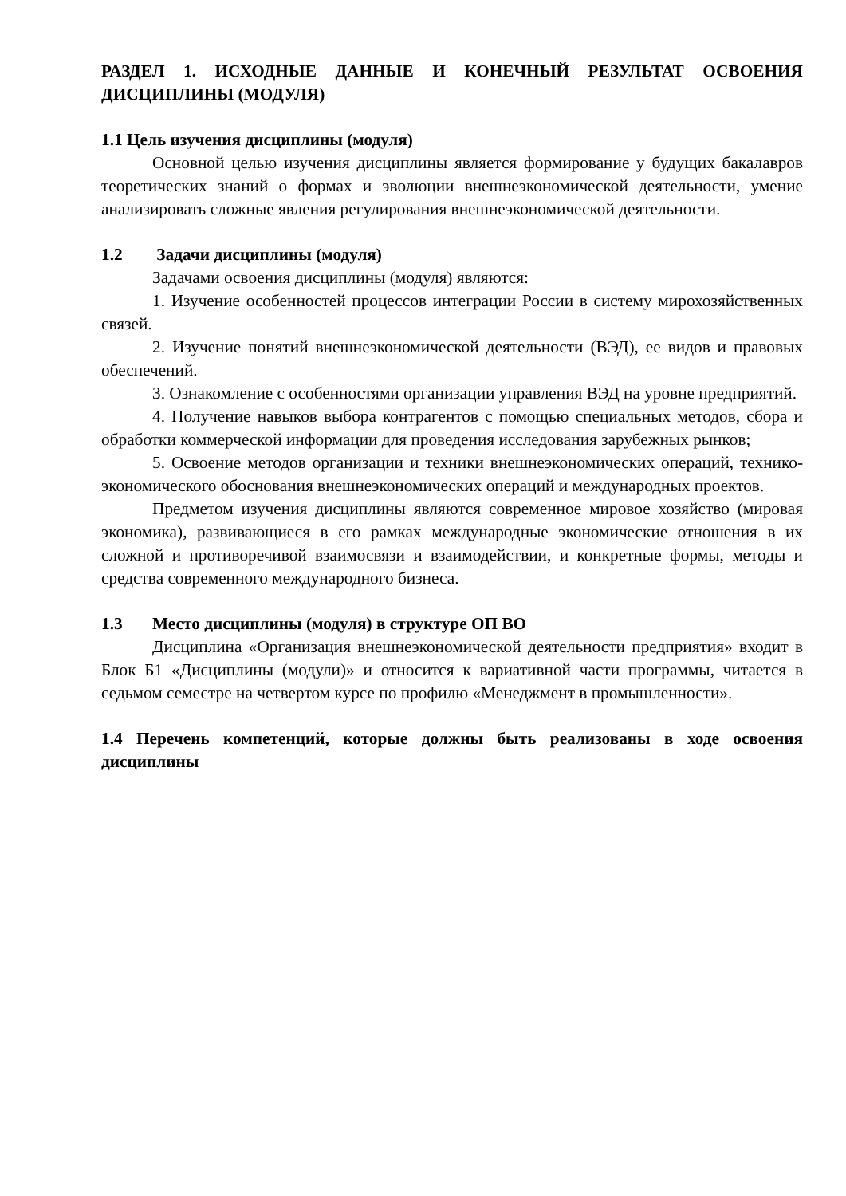РАЗДЕЛ 1. ИСХОДНЫЕ ДАННЫЕ И КОНЕЧНЫЙ РЕЗУЛЬТАТ ОСВОЕНИЯ ДИСЦИПЛИНЫ (МОДУЛЯ)
1.1 Цель изучения дисциплины (модуля)
Основной целью изучения дисциплины является формирование у будущих бакалавров теоретических знаний о формах и эволюции внешнеэкономической деятельности, умение анализировать сложные явления регулирования внешнеэкономической деятельности.
1.2 Задачи дисциплины (модуля)
Задачами освоения дисциплины (модуля) являются:
1. Изучение особенностей процессов интеграции России в систему мирохозяйственных связей.
2. Изучение понятий внешнеэкономической деятельности (ВЭД), ее видов и правовых обеспечений.
3. Ознакомление с особенностями организации управления ВЭД на уровне предприятий.
4. Получение навыков выбора контрагентов с помощью специальных методов, сбора и обработки коммерческой информации для проведения исследования зарубежных рынков;
5. Освоение методов организации и техники внешнеэкономических операций, технико-экономического обоснования внешнеэкономических операций и международных проектов.
Предметом изучения дисциплины являются современное мировое хозяйство (мировая экономика), развивающиеся в его рамках международные экономические отношения в их сложной и противоречивой взаимосвязи и взаимодействии, и конкретные формы, методы и средства современного международного бизнеса.
1.3 Место дисциплины (модуля) в структуре ОП ВО
Дисциплина «Организация внешнеэкономической деятельности предприятия» входит в Блок Б1 «Дисциплины (модули)» и относится к вариативной части программы, читается в седьмом семестре на четвертом курсе по профилю «Менеджмент в промышленности».
1.4 Перечень компетенций, которые должны быть реализованы в ходе освоения дисциплины